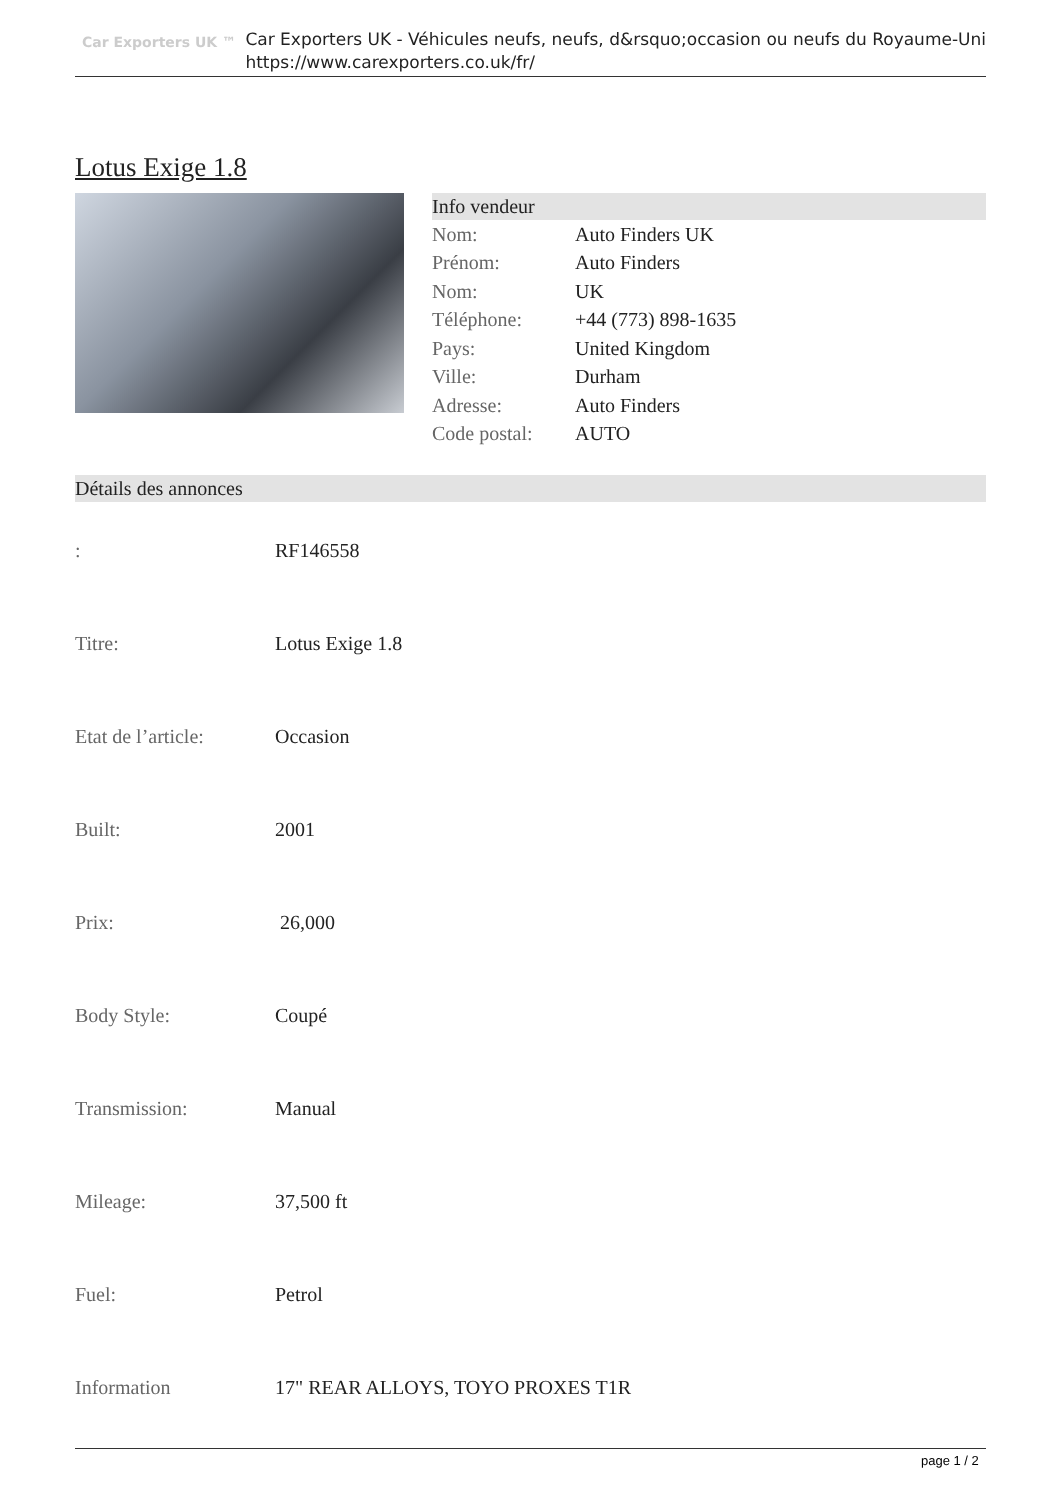Car Exporters UK ™
Car Exporters UK - Véhicules neufs, neufs, d&rsquo;occasion ou neufs du Royaume-Uni
https://www.carexporters.co.uk/fr/
Lotus Exige 1.8
Info vendeur
| Nom: | Auto Finders UK |
| Prénom: | Auto Finders |
| Nom: | UK |
| Téléphone: | +44 (773) 898-1635 |
| Pays: | United Kingdom |
| Ville: | Durham |
| Adresse: | Auto Finders |
| Code postal: | AUTO |
Détails des annonces
| : | RF146558 |
| Titre: | Lotus Exige 1.8 |
| Etat de l’article: | Occasion |
| Built: | 2001 |
| Prix: | 26,000 |
| Body Style: | Coupé |
| Transmission: | Manual |
| Mileage: | 37,500 ft |
| Fuel: | Petrol |
| Information | 17" REAR ALLOYS, TOYO PROXES T1R |
page 1 / 2